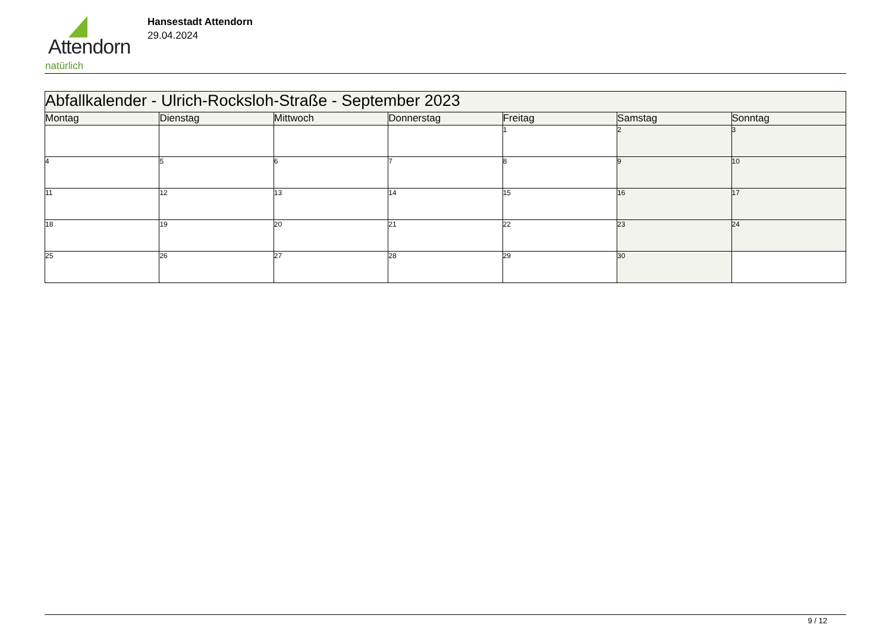Attendorn
natürlich
Hansestadt Attendorn
29.04.2024
| Abfallkalender - Ulrich-Rocksloh-Straße - September 2023 | | | | | | |
| Montag | Dienstag | Mittwoch | Donnerstag | Freitag | Samstag | Sonntag |
| | | | | 1 | 2 | 3 |
| 4 | 5 | 6 | 7 | 8 | 9 | 10 |
| 11 | 12 | 13 | 14 | 15 | 16 | 17 |
| 18 | 19 | 20 | 21 | 22 | 23 | 24 |
| 25 | 26 | 27 | 28 | 29 | 30 | |
9 / 12